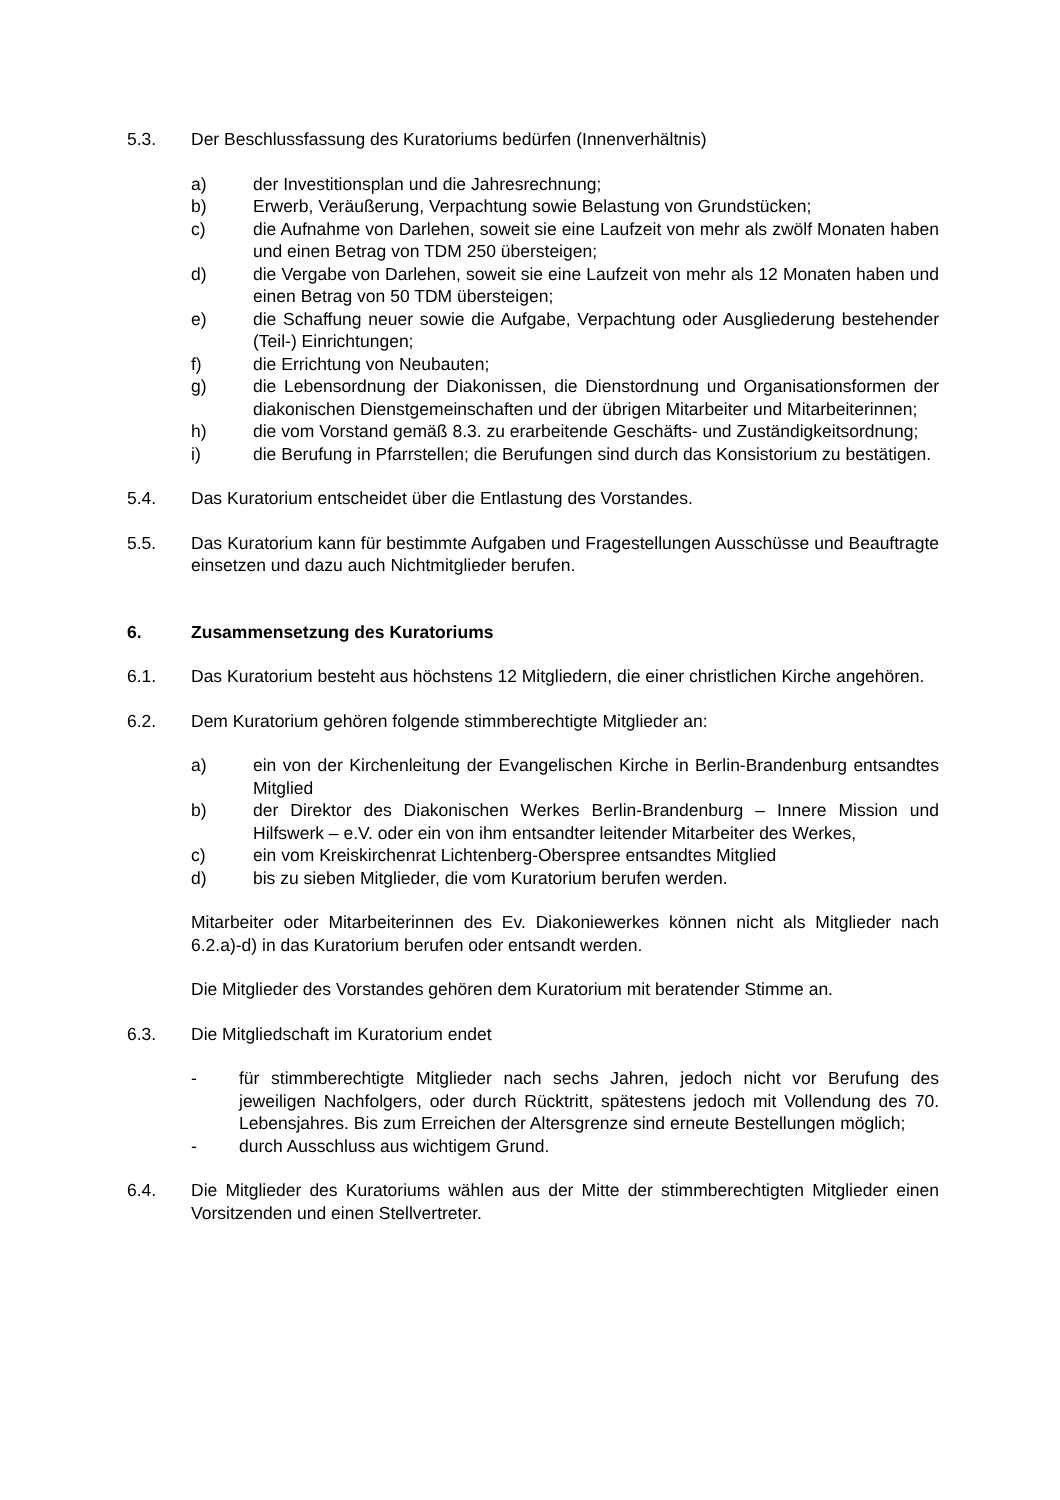5.3. Der Beschlussfassung des Kuratoriums bedürfen (Innenverhältnis)
a) der Investitionsplan und die Jahresrechnung;
b) Erwerb, Veräußerung, Verpachtung sowie Belastung von Grundstücken;
c) die Aufnahme von Darlehen, soweit sie eine Laufzeit von mehr als zwölf Monaten haben und einen Betrag von TDM 250 übersteigen;
d) die Vergabe von Darlehen, soweit sie eine Laufzeit von mehr als 12 Monaten haben und einen Betrag von 50 TDM übersteigen;
e) die Schaffung neuer sowie die Aufgabe, Verpachtung oder Ausgliederung bestehender (Teil-) Einrichtungen;
f) die Errichtung von Neubauten;
g) die Lebensordnung der Diakonissen, die Dienstordnung und Organisationsformen der diakonischen Dienstgemeinschaften und der übrigen Mitarbeiter und Mitarbeiterinnen;
h) die vom Vorstand gemäß 8.3. zu erarbeitende Geschäfts- und Zuständigkeitsordnung;
i) die Berufung in Pfarrstellen; die Berufungen sind durch das Konsistorium zu bestätigen.
5.4. Das Kuratorium entscheidet über die Entlastung des Vorstandes.
5.5. Das Kuratorium kann für bestimmte Aufgaben und Fragestellungen Ausschüsse und Beauftragte einsetzen und dazu auch Nichtmitglieder berufen.
6. Zusammensetzung des Kuratoriums
6.1. Das Kuratorium besteht aus höchstens 12 Mitgliedern, die einer christlichen Kirche angehören.
6.2. Dem Kuratorium gehören folgende stimmberechtigte Mitglieder an:
a) ein von der Kirchenleitung der Evangelischen Kirche in Berlin-Brandenburg entsandtes Mitglied
b) der Direktor des Diakonischen Werkes Berlin-Brandenburg – Innere Mission und Hilfswerk – e.V. oder ein von ihm entsandter leitender Mitarbeiter des Werkes,
c) ein vom Kreiskirchenrat Lichtenberg-Oberspree entsandtes Mitglied
d) bis zu sieben Mitglieder, die vom Kuratorium berufen werden.
Mitarbeiter oder Mitarbeiterinnen des Ev. Diakoniewerkes können nicht als Mitglieder nach 6.2.a)-d) in das Kuratorium berufen oder entsandt werden.
Die Mitglieder des Vorstandes gehören dem Kuratorium mit beratender Stimme an.
6.3. Die Mitgliedschaft im Kuratorium endet
- für stimmberechtigte Mitglieder nach sechs Jahren, jedoch nicht vor Berufung des jeweiligen Nachfolgers, oder durch Rücktritt, spätestens jedoch mit Vollendung des 70. Lebensjahres. Bis zum Erreichen der Altersgrenze sind erneute Bestellungen möglich;
- durch Ausschluss aus wichtigem Grund.
6.4. Die Mitglieder des Kuratoriums wählen aus der Mitte der stimmberechtigten Mitglieder einen Vorsitzenden und einen Stellvertreter.